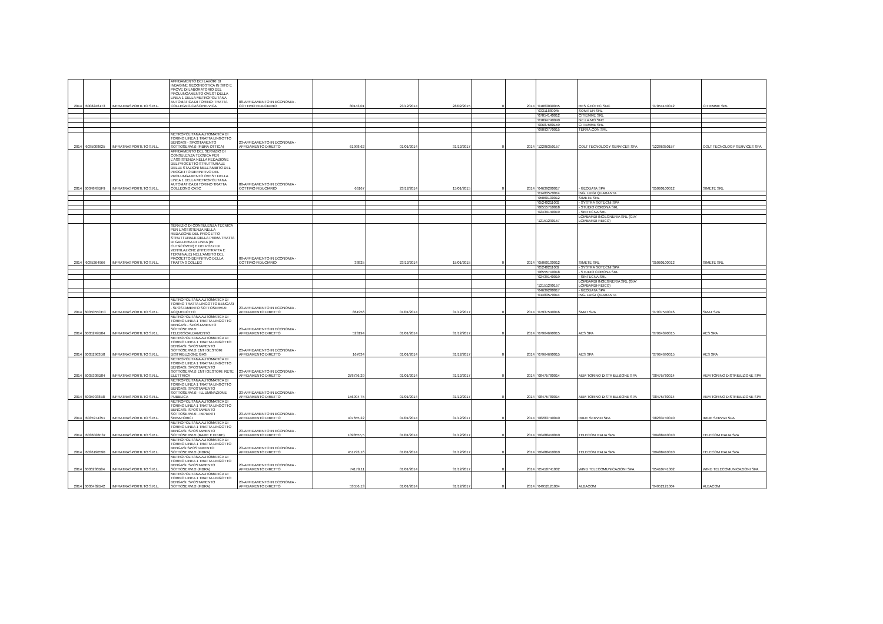| 2014 | '6008246173 | INFRATRASPORTI.TO S.R.L. | AFFIDAMENTO DEI LAVORI DI INDAGINE GEOGNOSTICA IN SITO E PROVE DI LABORATORIO DEL PROLUNGAMENTO OVEST DELLA LINEA 1 DELLA METROPOLITANA AUTOMATICA DI TORINO: TRATTA COLLEGNO-CASCINE-VICA | 08-AFFIDAMENTO IN ECONOMIA - COTTIMO FIDUCIARIO | 80143,01 | 23/12/2014 | 28/02/2015 | 0 | 2014 | '01063090045 | RES GEOTEC SNC | '07054140012 | CITIEMME SRL |
| | | | | | | | | | | '03311880045 | SOMITER SRL | | |
| | | | | | | | | | | '07054140012 | CITIEMME SRL | | |
| | | | | | | | | | | '01894740040 | GE.LA.MO SNC | | |
| | | | | | | | | | | '00687660159 | CITIEMME SRL | | |
| | | | | | | | | | | '09093770015 | TERRA.CON SRL | | |
| 2014 | '6035008625 | INFRATRASPORTI.TO S.R.L. | METROPOLITANA AUTOMATICA DI TORINO LINEA 1 TRATTA LINGOTTO BENGASI - SPOSTAMENTO SOTTOSERVIZI (FIBRA OTTICA) | 23-AFFIDAMENTO IN ECONOMIA - AFFIDAMENTO DIRETTO | 61998,62 | 01/01/2014 | 31/12/2017 | 0 | 2014 | '12286350157 | COLT TECNOLOGY SERVICES SPA | '12286350157 | COLT TECNOLOGY SERVICES SPA |
| 2014 | 6034843DF9 | INFRATRASPORTI.TO S.R.L. | AFFIDAMENTO DEL SERVIZIO DI CONSULENZA TECNICA PER L'ASSISTENZA NELLA REDAZIONE DEL PROGETTO STRUTTURALE DELLE STAZIONI NELL'AMBITO DEL PROGETTO DEFINITIVO DEL PROLUNGAMENTO OVEST DELLA LINEA 1 DELLA METROPOLITANA AUTOMATICA DI TORINO TRATTA COLLEGNO CASC | 08-AFFIDAMENTO IN ECONOMIA - COTTIMO FIDUCIARIO | 66167 | 23/12/2014 | 15/01/2015 | 0 | 2014 | '04639280017 | - GEODATA SPA | '05060100012 | SIMETE SRL |
| | | | | | | | | | | '01483570014 | ING. LUIGI QUARANTA | | |
| | | | | | | | | | | '05060100012 | SIMETE SRL | | |
| | | | | | | | | | | '05240211002 | - SYSTRA SOTECNI SPA | | |
| | | | | | | | | | | '06555710018 | - STUDIO CORONA SRL | | |
| | | | | | | | | | | '02439140019 | - SINTECNA SRL | | |
| | | | | | | | | | | '12151290157 | LOMBARDI INGEGNERIA SRL (GIA' LOMBARDI-REICO) | | |
| 2014 | '6035264966 | INFRATRASPORTI.TO S.R.L. | SERVIZIO DI CONSULENZA TECNICA PER L'ASSISTENZA NELLA REDAZIONE DEL PROGETTO STRUTTURALE DELLA PRIMA TRATTA DI GALLERIA DI LINEA (IN CUT&COVER) E DEI POZZI DI VENTILAZIONE (INTERTRATTA E TERMINALE) NELL'AMBITO DEL PROGETTO DEFINITIVO DELLA TRATTA 3 COLLEG | 08-AFFIDAMENTO IN ECONOMIA - COTTIMO FIDUCIARIO | 33825 | 23/12/2014 | 15/01/2015 | 0 | 2014 | '05060100012 | SIMETE SRL | '05060100012 | SIMETE SRL |
| | | | | | | | | | | '05240211002 | - SYSTRA SOTECNI SPA | | |
| | | | | | | | | | | '06555710018 | - STUDIO CORONA SRL | | |
| | | | | | | | | | | '02439140019 | - SINTECNA SRL | | |
| | | | | | | | | | | '12151290157 | LOMBARDI INGEGNERIA SRL (GIA' LOMBARDI-REICO) | | |
| | | | | | | | | | | '04639280017 | - GEODATA SPA | | |
| | | | | | | | | | | '01483570014 | ING. LUIGI QUARANTA | | |
| 2014 | 6035055CEC | INFRATRASPORTI.TO S.R.L. | METROPOLITANA AUTOMATICA DI TORINO TRATTA LINGOTTO BENGASI - SPOSTAMENTO SOTTOSERVIZI: ACQUEDOTTO | 23-AFFIDAMENTO IN ECONOMIA - AFFIDAMENTO DIRETTO | 861956 | 01/01/2014 | 31/12/2017 | 0 | 2014 | '07937540016 | SMAT SPA | '07937540016 | SMAT SPA |
| 2014 | 6035249D04 | INFRATRASPORTI.TO S.R.L. | METROPOLITANA AUTOMATICA DI TORINO LINEA 1 TRATTA LINGOTTO BENGASI - SPOSTAMENTO SOTTOSERVIZI TELERISCALDAMENTO | 23-AFFIDAMENTO IN ECONOMIA - AFFIDAMENTO DIRETTO | 523194 | 01/01/2014 | 31/12/2017 | 0 | 2014 | '07964690015 | AES SPA | '07964690015 | AES SPA |
| 2014 | 60352963D0 | INFRATRASPORTI.TO S.R.L. | METROPOLITANA AUTOMATICA DI TORINO LINEA 1 TRATTA LINGOTTO BENGASI. SPOSTAMENTO SOTTOSERVIZI ENTI GESTORI DISTRIBUZIONE GAS | 23-AFFIDAMENTO IN ECONOMIA - AFFIDAMENTO DIRETTO | 167634 | 01/01/2014 | 31/12/2017 | 0 | 2014 | '07964690015 | AES SPA | '07964690015 | AES SPA |
| 2014 | 6035308D84 | INFRATRASPORTI.TO S.R.L. | METROPOLITANA AUTOMATICA DI TORINO LINEA 1 TRATTA LINGOTTO BENGASI. SPOSTAMENTO SOTTOSERVIZI ENTI GESTORI: RETE ELETTRICA | 23-AFFIDAMENTO IN ECONOMIA - AFFIDAMENTO DIRETTO | 278736,29 | 01/01/2014 | 31/12/2017 | 0 | 2014 | '08475780014 | AEM TORINO DISTRIBUZIONE SPA | '08475780014 | AEM TORINO DISTRIBUZIONE SPA |
| 2014 | 60359038B8 | INFRATRASPORTI.TO S.R.L. | METROPOLITANA AUTOMATICA DI TORINO LINEA 1 TRATTA LINGOTTO BENGASI. SPOSTAMENTO SOTTOSERVIZI - ILLUMINAZIONE PUBBLICA | 23-AFFIDAMENTO IN ECONOMIA - AFFIDAMENTO DIRETTO | 156994,75 | 01/01/2014 | 31/12/2017 | 0 | 2014 | '08475780014 | AEM TORINO DISTRIBUZIONE SPA | '08475780014 | AEM TORINO DISTRIBUZIONE SPA |
| 2014 | '6035974351 | INFRATRASPORTI.TO S.R.L. | METROPOLITANA AUTOMATICA DI TORINO LINEA 1 TRATTA LINGOTTO BENGASI. SPOSTAMENTO SOTTOSERVIZI - IMPIANTI SEMAFORICI | 23-AFFIDAMENTO IN ECONOMIA - AFFIDAMENTO DIRETTO | 407655,22 | 01/01/2014 | 31/12/2017 | 0 | 2014 | '08283740010 | IRIDE SERVIZI SPA | '08283740010 | IRIDE SERVIZI SPA |
| 2014 | '6036026E37 | INFRATRASPORTI.TO S.R.L. | METROPOLITANA AUTOMATICA DI TORINO LINEA 1 TRATTA LINGOTTO BENGASI. SPOSTAMENTO SOTTOSERVIZI (RAME E FIBRE) | 23-AFFIDAMENTO IN ECONOMIA - AFFIDAMENTO DIRETTO | 1098555,5 | 01/01/2014 | 31/12/2017 | 0 | 2014 | '00488410010 | TELECOM ITALIA SPA | '00488410010 | TELECOM ITALIA SPA |
| 2014 | '6036190590 | INFRATRASPORTI.TO S.R.L. | METROPOLITANA AUTOMATICA DI TORINO LINEA 1 TRATTA LINGOTTO BENGASI SPOSTAMENTO SOTTOSERVIZI (FIBRA) | 23-AFFIDAMENTO IN ECONOMIA - AFFIDAMENTO DIRETTO | 451793,16 | 01/01/2014 | 31/12/2017 | 0 | 2014 | '00488410010 | TELECOM ITALIA SPA | '00488410010 | TELECOM ITALIA SPA |
| 2014 | 6036236B84 | INFRATRASPORTI.TO S.R.L. | METROPOLITANA AUTOMATICA DI TORINO LINEA 1 TRATTA LINGOTTO BENGASI. SPOSTAMENTO SOTTOSERVIZI (FIBRA) | 23-AFFIDAMENTO IN ECONOMIA - AFFIDAMENTO DIRETTO | 74179,11 | 01/01/2014 | 31/12/2017 | 0 | 2014 | '05410741002 | WIND TELECOMUNICAZIONI SPA | '05410741002 | WIND TELECOMUNICAZIONI SPA |
| 2014 | 6036432D42 | INFRATRASPORTI.TO S.R.L. | METROPOLITANA AUTOMATICA DI TORINO LINEA 1 TRATTA LINGOTTO BENGASI. SPOSTAMENTO SOTTOSERVIZI (FIBRA) | 23-AFFIDAMENTO IN ECONOMIA - AFFIDAMENTO DIRETTO | 53556,13 | 01/01/2014 | 31/12/2017 | 0 | 2014 | '04952121004 | ALBACOM | '04952121004 | ALBACOM |